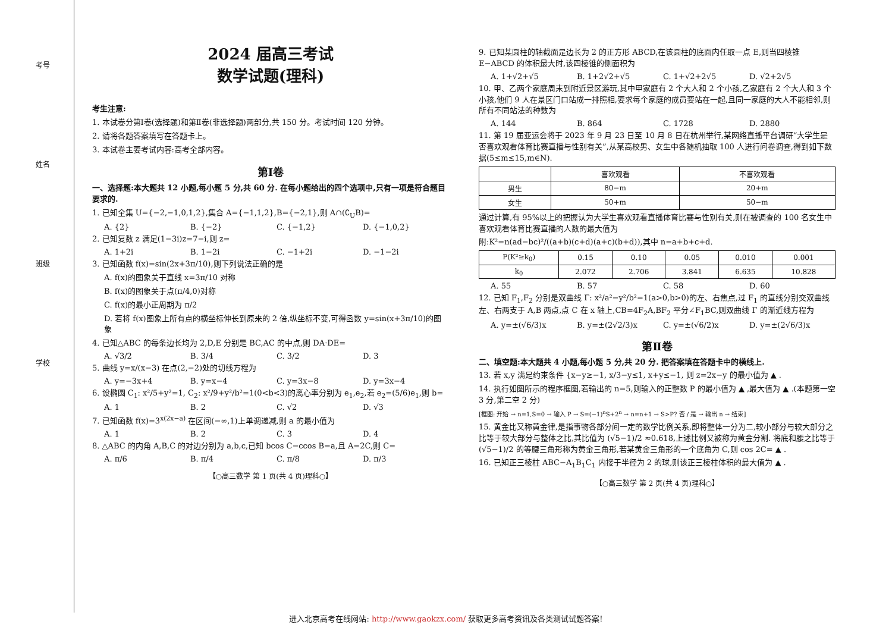考号
姓名
班级
学校
2024 届高三考试
数学试题(理科)
考生注意:
1. 本试卷分第Ⅰ卷(选择题)和第Ⅱ卷(非选择题)两部分,共 150 分。考试时间 120 分钟。
2. 请将各题答案填写在答题卡上。
3. 本试卷主要考试内容:高考全部内容。
第Ⅰ卷
一、选择题:本大题共 12 小题,每小题 5 分,共 60 分. 在每小题给出的四个选项中,只有一项是符合题目要求的.
1. 已知全集 U={−2,−1,0,1,2},集合 A={−1,1,2},B={−2,1},则 A∩(∁<sub>U</sub>B)=
A. {2} B. {−2} C. {−1,2} D. {−1,0,2}
2. 已知复数 z 满足(1−3i)z=7−i,则 z=
A. 1+2i B. 1−2i C. −1+2i D. −1−2i
3. 已知函数 f(x)=sin(2x+3π/10),则下列说法正确的是
A. f(x)的图象关于直线 x=3π/10 对称
B. f(x)的图象关于点(π/4,0)对称
C. f(x)的最小正周期为 π/2
D. 若将 f(x)图象上所有点的横坐标伸长到原来的 2 倍,纵坐标不变,可得函数 y=sin(x+3π/10)的图象
4. 已知△ABC 的每条边长均为 2,D,E 分别是 BC,AC 的中点,则 DA·DE=
A. √3/2 B. 3/4 C. 3/2 D. 3
5. 曲线 y=x/(x−3) 在点(2,−2)处的切线方程为
A. y=−3x+4 B. y=x−4 C. y=3x−8 D. y=3x−4
6. 设椭圆 C<sub>1</sub>: x²/5+y²=1, C<sub>2</sub>: x²/9+y²/b²=1(0<b<3)的离心率分别为 e<sub>1</sub>,e<sub>2</sub>,若 e<sub>2</sub>=(5/6)e<sub>1</sub>,则 b=
A. 1 B. 2 C. √2 D. √3
7. 已知函数 f(x)=3<sup>x(2x−a)</sup> 在区间(−∞,1)上单调递减,则 a 的最小值为
A. 1 B. 2 C. 3 D. 4
8. △ABC 的内角 A,B,C 的对边分别为 a,b,c,已知 bcos C−ccos B=a,且 A=2C,则 C=
A. π/6 B. π/4 C. π/8 D. π/3
【○高三数学 第 1 页(共 4 页)理科○】
9. 已知某圆柱的轴截面是边长为 2 的正方形 ABCD,在该圆柱的底面内任取一点 E,则当四棱锥 E−ABCD 的体积最大时,该四棱锥的侧面积为
A. 1+√2+√5 B. 1+2√2+√5 C. 1+√2+2√5 D. √2+2√5
10. 甲、乙两个家庭周末到附近景区游玩,其中甲家庭有 2 个大人和 2 个小孩,乙家庭有 2 个大人和 3 个小孩,他们 9 人在景区门口站成一排照相,要求每个家庭的成员要站在一起,且同一家庭的大人不能相邻,则所有不同站法的种数为
A. 144 B. 864 C. 1728 D. 2880
11. 第 19 届亚运会将于 2023 年 9 月 23 日至 10 月 8 日在杭州举行,某网络直播平台调研“大学生是否喜欢观看体育比赛直播与性别有关”,从某高校男、女生中各随机抽取 100 人进行问卷调查,得到如下数据(5≤m≤15,m∈N).
| | 喜欢观看 | 不喜欢观看 |
| --- | --- | --- |
| 男生 | 80−m | 20+m |
| 女生 | 50+m | 50−m |
通过计算,有 95%以上的把握认为大学生喜欢观看直播体育比赛与性别有关,则在被调查的 100 名女生中喜欢观看体育比赛直播的人数的最大值为
附:K²=n(ad−bc)²/((a+b)(c+d)(a+c)(b+d)),其中 n=a+b+c+d.
| P(K²≥k<sub>0</sub>) | 0.15 | 0.10 | 0.05 | 0.010 | 0.001 |
| k<sub>0</sub> | 2.072 | 2.706 | 3.841 | 6.635 | 10.828 |
A. 55 B. 57 C. 58 D. 60
12. 已知 F<sub>1</sub>,F<sub>2</sub> 分别是双曲线 Γ: x²/a²−y²/b²=1(a>0,b>0)的左、右焦点,过 F<sub>1</sub> 的直线分别交双曲线左、右两支于 A,B 两点,点 C 在 x 轴上,CB=4F<sub>2</sub>A,BF<sub>2</sub> 平分∠F<sub>1</sub>BC,则双曲线 Γ 的渐近线方程为
A. y=±(√6/3)x B. y=±(2√2/3)x C. y=±(√6/2)x D. y=±(2√6/3)x
第Ⅱ卷
二、填空题:本大题共 4 小题,每小题 5 分,共 20 分. 把答案填在答题卡中的横线上.
13. 若 x,y 满足约束条件 {x−y≥−1, x/3−y≤1, x+y≤−1, 则 z=2x−y 的最小值为 ▲ .
14. 执行如图所示的程序框图,若输出的 n=5,则输入的正整数 P 的最小值为 ▲ ,最大值为 ▲ .(本题第一空 3 分,第二空 2 分)
[框图: 开始 → n=1,S=0 → 输入 P → S=(−1)<sup>n</sup>S+2<sup>n</sup> → n=n+1 → S>P? 否 / 是 → 输出 n → 结束]
15. 黄金比又称黄金律,是指事物各部分间一定的数学比例关系,即将整体一分为二,较小部分与较大部分之比等于较大部分与整体之比,其比值为 (√5−1)/2 ≈0.618,上述比例又被称为黄金分割. 将底和腰之比等于 (√5−1)/2 的等腰三角形称为黄金三角形,若某黄金三角形的一个底角为 C,则 cos 2C= ▲ .
16. 已知正三棱柱 ABC−A<sub>1</sub>B<sub>1</sub>C<sub>1</sub> 内接于半径为 2 的球,则该正三棱柱体积的最大值为 ▲ .
【○高三数学 第 2 页(共 4 页)理科○】
进入北京高考在线网站: http://www.gaokzx.com/ 获取更多高考资讯及各类测试试题答案!